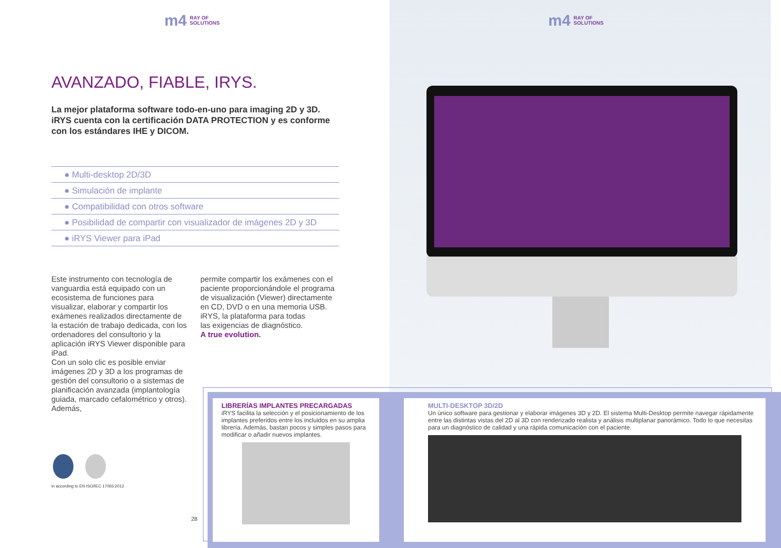m4 RAY OF
SOLUTIONS
AVANZADO, FIABLE, IRYS.
La mejor plataforma software todo-en-uno para imaging 2D y 3D. iRYS cuenta con la certificación DATA PROTECTION y es conforme con los estándares IHE y DICOM.
● Multi-desktop 2D/3D
● Simulación de implante
● Compatibilidad con otros software
● Posibilidad de compartir con visualizador de imágenes 2D y 3D
● iRYS Viewer para iPad
Este instrumento con tecnología de vanguardia está equipado con un ecosistema de funciones para visualizar, elaborar y compartir los exámenes realizados directamente de la estación de trabajo dedicada, con los ordenadores del consultorio y la aplicación iRYS Viewer disponible para iPad.
Con un solo clic es posible enviar imágenes 2D y 3D a los programas de gestión del consultorio o a sistemas de planificación avanzada (implantología guiada, marcado cefalométrico y otros). Además,
permite compartir los exámenes con el paciente proporcionándole el programa de visualización (Viewer) directamente en CD, DVD o en una memoria USB. iRYS, la plataforma para todas
las exigencias de diagnóstico.
A true evolution.
in according to EN ISO/IEC 17065:2012
m4 RAY OF
SOLUTIONS
28
LIBRERÍAS IMPLANTES PRECARGADAS
iRYS facilita la selección y el posicionamiento de los implantes preferidos entre los incluidos en su amplia librería. Además, bastan pocos y simples pasos para modificar o añadir nuevos implantes.
MULTI-DESKTOP 3D/2D
Un único software para gestionar y elaborar imágenes 3D y 2D. El sistema Multi-Desktop permite navegar rápidamente entre las distintas vistas del 2D al 3D con renderizado realista y análisis multiplanar panorámico. Todo lo que necesitas para un diagnóstico de calidad y una rápida comunicación con el paciente.